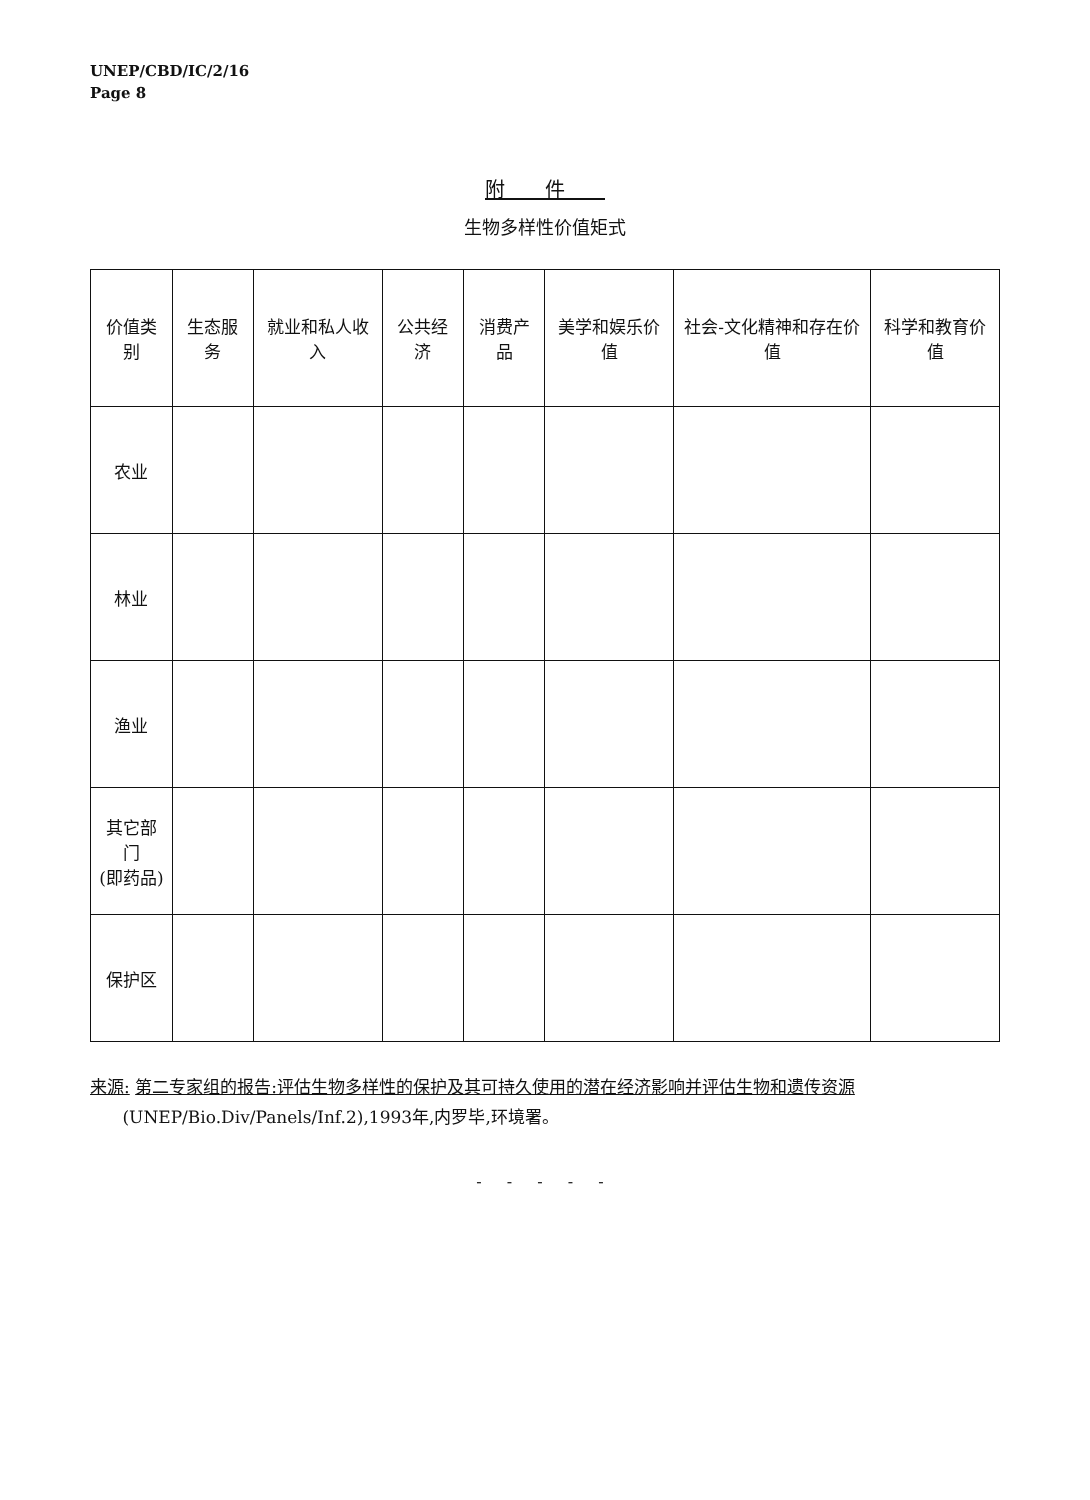UNEP/CBD/IC/2/16
Page 8
附件
生物多样性价值矩式
| 价值类别 | 生态服务 | 就业和私人收入 | 公共经济 | 消费产品 | 美学和娱乐价值 | 社会-文化精神和存在价值 | 科学和教育价值 |
| --- | --- | --- | --- | --- | --- | --- | --- |
| 农业 | | | | | | | |
| 林业 | | | | | | | |
| 渔业 | | | | | | | |
| 其它部门 (即药品) | | | | | | | |
| 保护区 | | | | | | | |
来源: 第二专家组的报告:评估生物多样性的保护及其可持久使用的潜在经济影响并评估生物和遗传资源
(UNEP/Bio.Div/Panels/Inf.2),1993年,内罗毕,环境署。
- - - - -